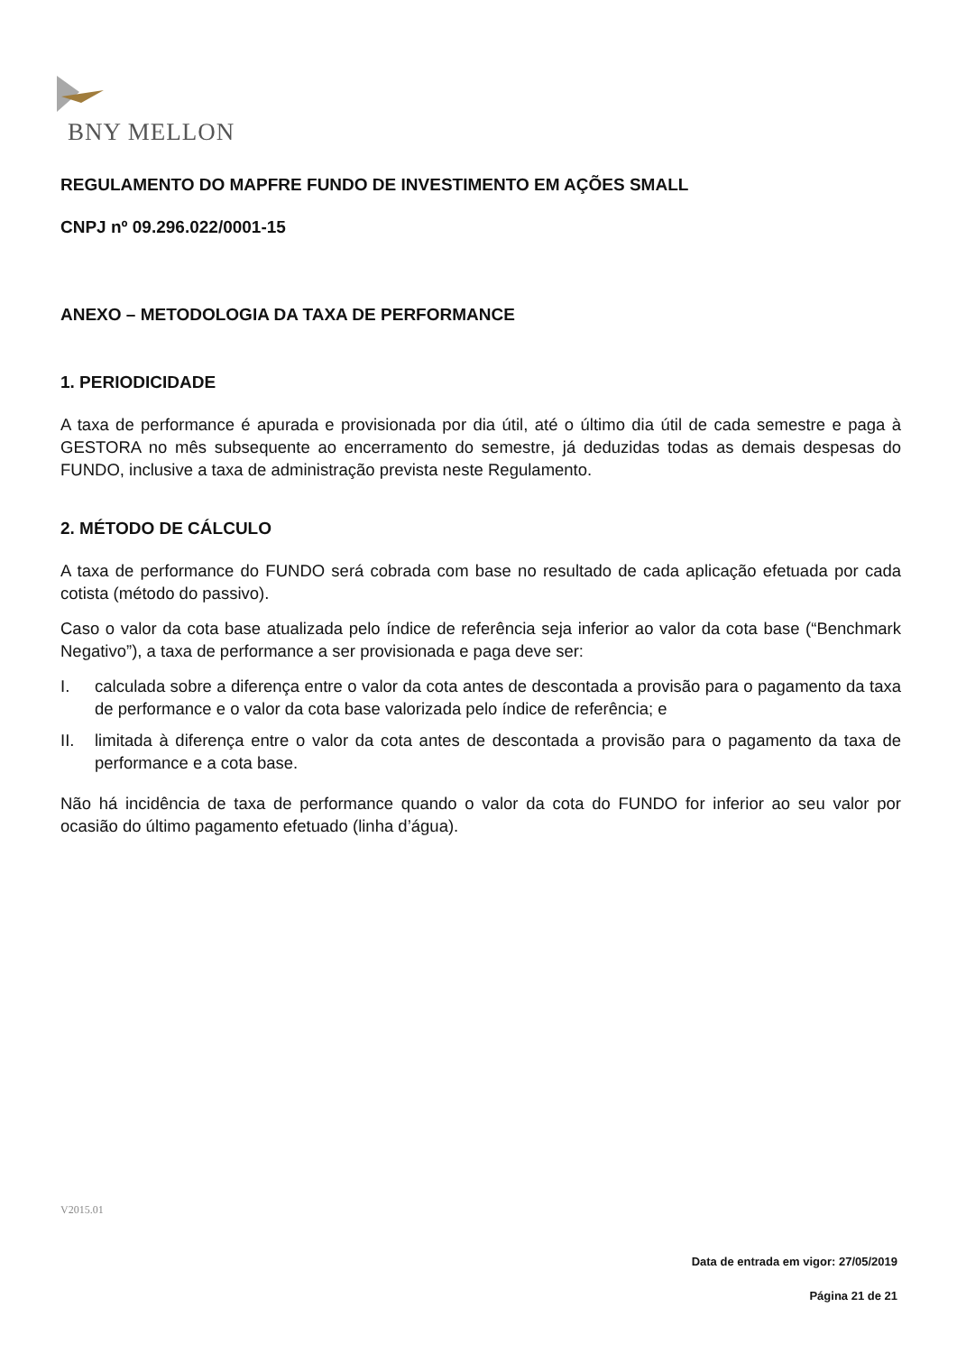BNY MELLON
REGULAMENTO DO MAPFRE FUNDO DE INVESTIMENTO EM AÇÕES SMALL
CNPJ nº 09.296.022/0001-15
ANEXO – METODOLOGIA DA TAXA DE PERFORMANCE
1. PERIODICIDADE
A taxa de performance é apurada e provisionada por dia útil, até o último dia útil de cada semestre e paga à GESTORA no mês subsequente ao encerramento do semestre, já deduzidas todas as demais despesas do FUNDO, inclusive a taxa de administração prevista neste Regulamento.
2. MÉTODO DE CÁLCULO
A taxa de performance do FUNDO será cobrada com base no resultado de cada aplicação efetuada por cada cotista (método do passivo).
Caso o valor da cota base atualizada pelo índice de referência seja inferior ao valor da cota base (“Benchmark Negativo”), a taxa de performance a ser provisionada e paga deve ser:
I. calculada sobre a diferença entre o valor da cota antes de descontada a provisão para o pagamento da taxa de performance e o valor da cota base valorizada pelo índice de referência; e
II. limitada à diferença entre o valor da cota antes de descontada a provisão para o pagamento da taxa de performance e a cota base.
Não há incidência de taxa de performance quando o valor da cota do FUNDO for inferior ao seu valor por ocasião do último pagamento efetuado (linha d’água).
V2015.01
Data de entrada em vigor: 27/05/2019
Página 21 de 21